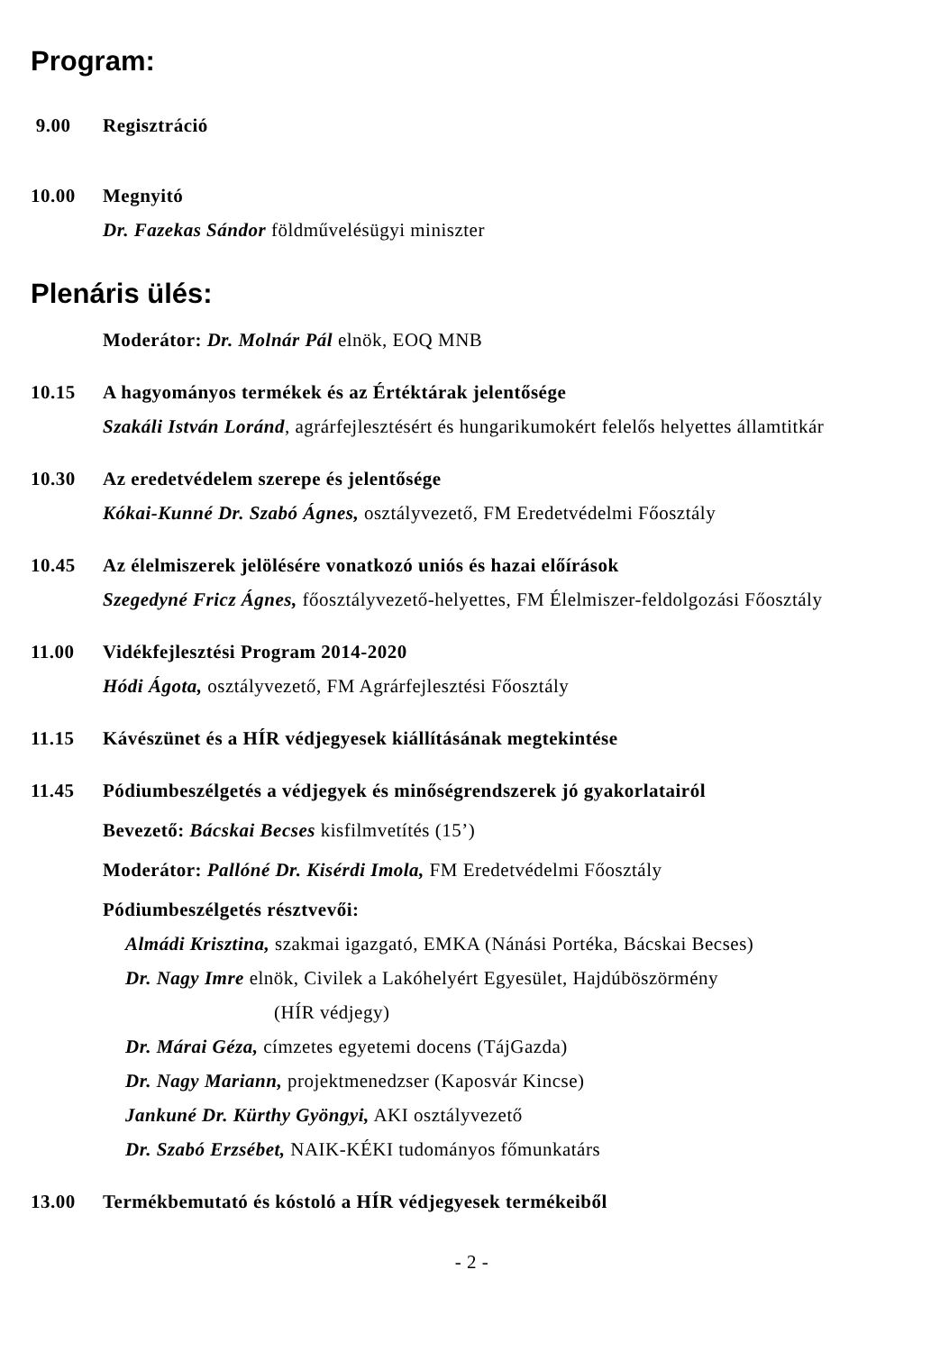Program:
9.00 Regisztráció
10.00 Megnyitó
Dr. Fazekas Sándor földművelésügyi miniszter
Plenáris ülés:
Moderátor: Dr. Molnár Pál elnök, EOQ MNB
10.15 A hagyományos termékek és az Értéktárak jelentősége
Szakáli István Loránd, agrárfejlesztésért és hungarikumokért felelős helyettes államtitkár
10.30 Az eredetvédelem szerepe és jelentősége
Kókai-Kunné Dr. Szabó Ágnes, osztályvezető, FM Eredetvédelmi Főosztály
10.45 Az élelmiszerek jelölésére vonatkozó uniós és hazai előírások
Szegedyné Fricz Ágnes, főosztályvezető-helyettes, FM Élelmiszer-feldolgozási Főosztály
11.00 Vidékfejlesztési Program 2014-2020
Hódi Ágota, osztályvezető, FM Agrárfejlesztési Főosztály
11.15 Kávészünet és a HÍR védjegyesek kiállításának megtekintése
11.45 Pódiumbeszélgetés a védjegyek és minőségrendszerek jó gyakorlatairól
Bevezető: Bácskai Becses kisfilmvetítés (15’)
Moderátor: Pallóné Dr. Kisérdi Imola, FM Eredetvédelmi Főosztály
Pódiumbeszélgetés résztvevői:
Almádi Krisztina, szakmai igazgató, EMKA (Nánási Portéka, Bácskai Becses)
Dr. Nagy Imre elnök, Civilek a Lakóhelyért Egyesület, Hajdúböszörmény
(HÍR védjegy)
Dr. Márai Géza, címzetes egyetemi docens (TájGazda)
Dr. Nagy Mariann, projektmenedzser (Kaposvár Kincse)
Jankuné Dr. Kürthy Gyöngyi, AKI osztályvezető
Dr. Szabó Erzsébet, NAIK-KÉKI tudományos főmunkatárs
13.00 Termékbemutató és kóstoló a HÍR védjegyesek termékeiből
- 2 -